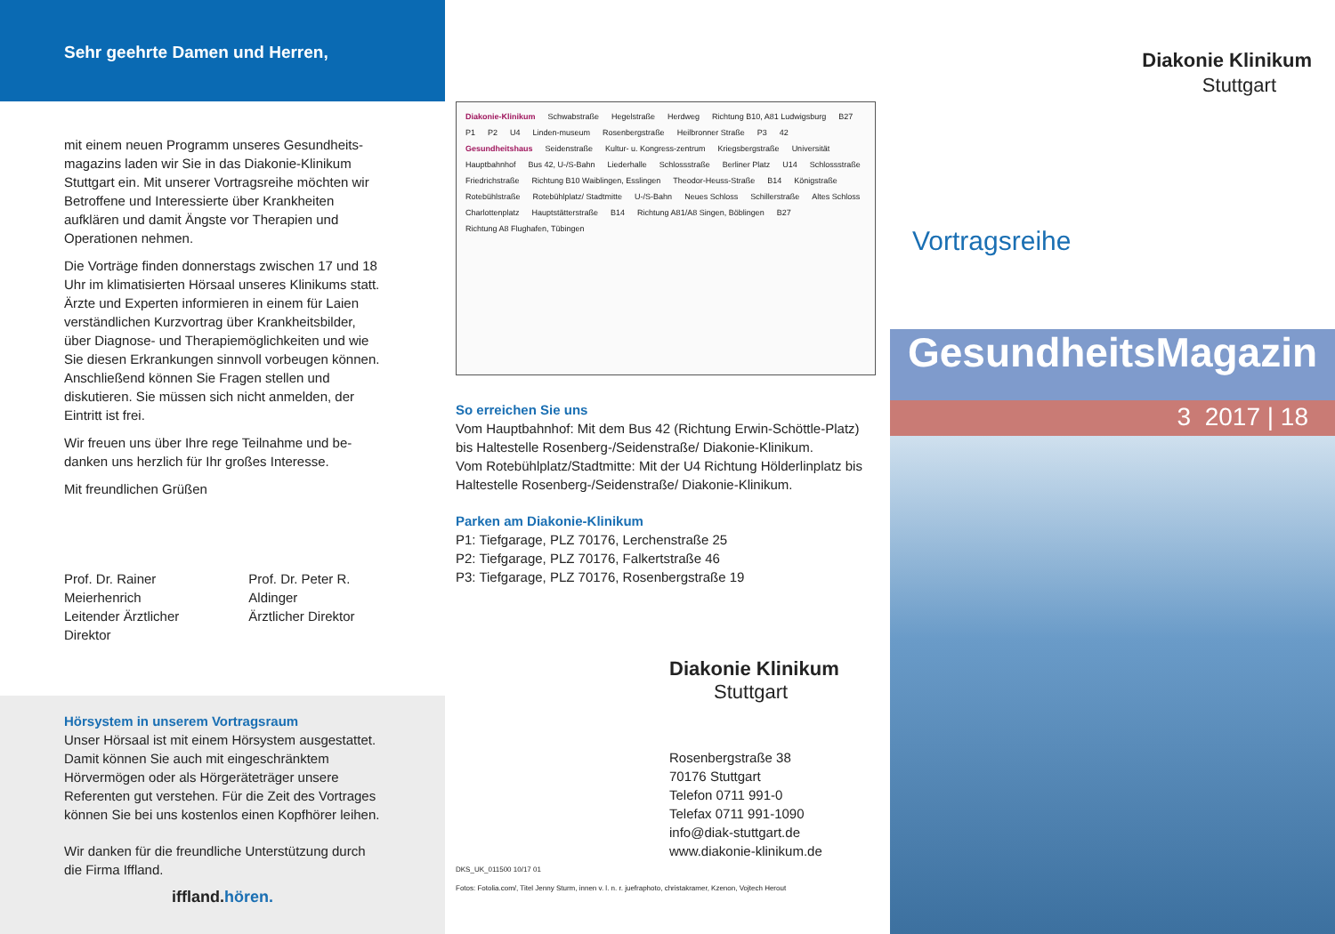Sehr geehrte Damen und Herren,
mit einem neuen Programm unseres Gesundheits­magazins laden wir Sie in das Diakonie-Klinikum Stuttgart ein. Mit unserer Vortragsreihe möchten wir Betroffene und Interessierte über Krankheiten aufklären und damit Ängste vor Therapien und Operationen nehmen.
Die Vorträge finden donnerstags zwischen 17 und 18 Uhr im klimatisierten Hörsaal unseres Klinikums statt. Ärzte und Experten informieren in einem für Laien verständlichen Kurzvortrag über Krankheits­bilder, über Diagnose- und Therapiemöglichkeiten und wie Sie diesen Erkrankungen sinnvoll vorbeugen können. Anschließend können Sie Fragen stellen und diskutieren. Sie müssen sich nicht anmelden, der Eintritt ist frei.
Wir freuen uns über Ihre rege Teilnahme und be­danken uns herzlich für Ihr großes Interesse.
Mit freundlichen Grüßen
Prof. Dr. Rainer Meierhenrich
Leitender Ärztlicher Direktor
Prof. Dr. Peter R. Aldinger
Ärztlicher Direktor
Hörsystem in unserem Vortragsraum
Unser Hörsaal ist mit einem Hörsystem ausgestattet. Damit können Sie auch mit eingeschränktem Hörvermögen oder als Hörgeräteträger unsere Referenten gut verstehen. Für die Zeit des Vortrages können Sie bei uns kostenlos einen Kopfhörer leihen.
Wir danken für die freundliche Unterstützung durch die Firma Iffland.
iffland.hören.
Diakonie-Klinikum Schwabstraße Hegelstraße Herdweg Richtung B10, A81 Ludwigsburg B27 P1 P2 U4 Linden-museum Rosenbergstraße Heilbronner Straße P3 42 Gesundheitshaus Seidenstraße Kultur- u. Kongress-zentrum Kriegsbergstraße Universität Hauptbahnhof Bus 42, U-/S-Bahn Liederhalle Schlossstraße Berliner Platz U14 Schlossstraße Friedrichstraße Richtung B10 Waiblingen, Esslingen Theodor-Heuss-Straße B14 Königstraße Rotebühlstraße Rotebühlplatz/ Stadtmitte U-/S-Bahn Neues Schloss Schillerstraße Altes Schloss Charlottenplatz Hauptstätterstraße B14 Richtung A81/A8 Singen, Böblingen B27 Richtung A8 Flughafen, Tübingen
So erreichen Sie uns
Vom Hauptbahnhof: Mit dem Bus 42 (Richtung Erwin-Schöttle-Platz) bis Haltestelle Rosenberg-/Seidenstraße/ Diakonie-Klinikum.
Vom Rotebühlplatz/Stadtmitte: Mit der U4 Richtung Hölderlinplatz bis Haltestelle Rosenberg-/Seidenstraße/ Diakonie-Klinikum.
Parken am Diakonie-Klinikum
P1: Tiefgarage, PLZ 70176, Lerchenstraße 25
P2: Tiefgarage, PLZ 70176, Falkertstraße 46
P3: Tiefgarage, PLZ 70176, Rosenbergstraße 19
Diakonie Klinikum
Stuttgart
Rosenbergstraße 38
70176 Stuttgart
Telefon 0711 991-0
Telefax 0711 991-1090
info@diak-stuttgart.de
www.diakonie-klinikum.de
DKS_UK_011500 10/17 01
Fotos: Fotolia.com/, Titel Jenny Sturm, innen v. l. n. r. juefraphoto, christakramer, Kzenon, Vojtech Herout
Diakonie Klinikum
Stuttgart
Vortragsreihe
GesundheitsMagazin
3 2017 | 18